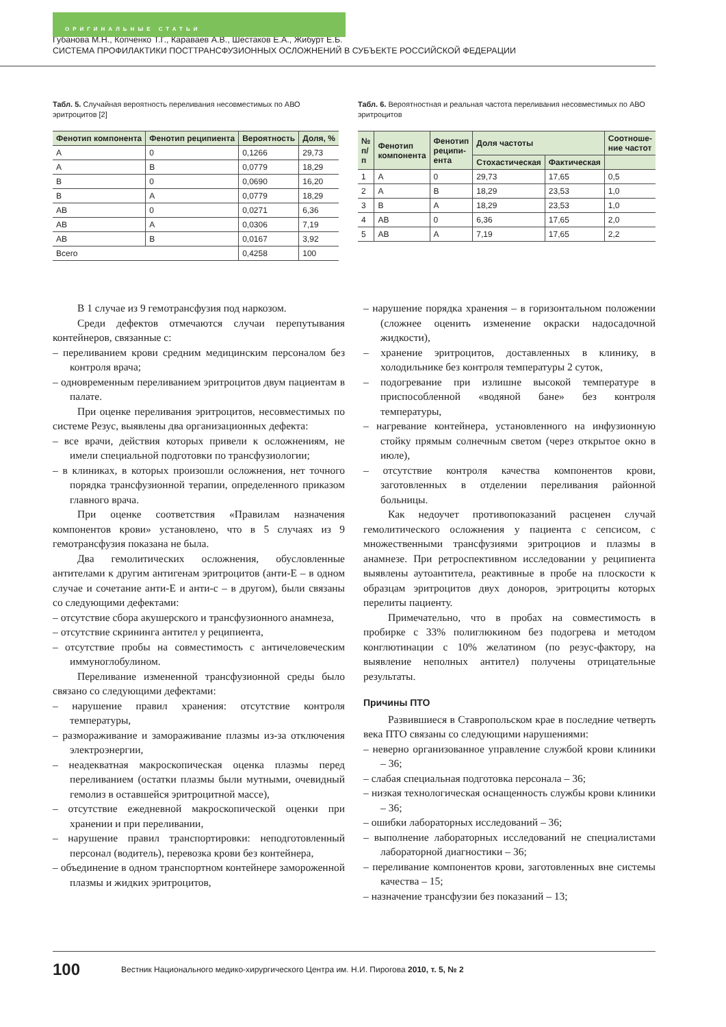ОРИГИНАЛЬНЫЕ СТАТЬИ
Губанова М.Н., Копченко Т.Г., Караваев А.В., Шестаков Е.А., Жибурт Е.Б.
СИСТЕМА ПРОФИЛАКТИКИ ПОСТТРАНСФУЗИОННЫХ ОСЛОЖНЕНИЙ В СУБЪЕКТЕ РОССИЙСКОЙ ФЕДЕРАЦИИ
Табл. 5. Случайная вероятность переливания несовместимых по АВО эритроцитов [2]
| Фенотип компонента | Фенотип реципиента | Вероятность | Доля, % |
| --- | --- | --- | --- |
| А | 0 | 0,1266 | 29,73 |
| А | В | 0,0779 | 18,29 |
| В | 0 | 0,0690 | 16,20 |
| В | А | 0,0779 | 18,29 |
| АВ | 0 | 0,0271 | 6,36 |
| АВ | А | 0,0306 | 7,19 |
| АВ | В | 0,0167 | 3,92 |
| Всего | | 0,4258 | 100 |
Табл. 6. Вероятностная и реальная частота переливания несовместимых по АВО эритроцитов
| № п/п | Фенотип компонента | Фенотип реципи-ента | Доля частоты | | Соотноше-ние частот |
| --- | --- | --- | --- | --- | --- |
| | | | Стохастическая | Фактическая | |
| 1 | А | 0 | 29,73 | 17,65 | 0,5 |
| 2 | А | В | 18,29 | 23,53 | 1,0 |
| 3 | В | А | 18,29 | 23,53 | 1,0 |
| 4 | АВ | 0 | 6,36 | 17,65 | 2,0 |
| 5 | АВ | А | 7,19 | 17,65 | 2,2 |
В 1 случае из 9 гемотрансфузия под наркозом.
Среди дефектов отмечаются случаи перепутывания контейнеров, связанные с:
– переливанием крови средним медицинским персоналом без контроля врача;
– одновременным переливанием эритроцитов двум пациентам в палате.
При оценке переливания эритроцитов, несовместимых по системе Резус, выявлены два организационных дефекта:
– все врачи, действия которых привели к осложнениям, не имели специальной подготовки по трансфузиологии;
– в клиниках, в которых произошли осложнения, нет точного порядка трансфузионной терапии, определенного приказом главного врача.
При оценке соответствия «Правилам назначения компонентов крови» установлено, что в 5 случаях из 9 гемотрансфузия показана не была.
Два гемолитических осложнения, обусловленные антителами к другим антигенам эритроцитов (анти-Е – в одном случае и сочетание анти-Е и анти-с – в другом), были связаны со следующими дефектами:
– отсутствие сбора акушерского и трансфузионного анамнеза,
– отсутствие скрининга антител у реципиента,
– отсутствие пробы на совместимость с античеловеческим иммуноглобулином.
Переливание измененной трансфузионной среды было связано со следующими дефектами:
– нарушение правил хранения: отсутствие контроля температуры,
– размораживание и замораживание плазмы из-за отключения электроэнергии,
– неадекватная макроскопическая оценка плазмы перед переливанием (остатки плазмы были мутными, очевидный гемолиз в оставшейся эритроцитной массе),
– отсутствие ежедневной макроскопической оценки при хранении и при переливании,
– нарушение правил транспортировки: неподготовленный персонал (водитель), перевозка крови без контейнера,
– объединение в одном транспортном контейнере замороженной плазмы и жидких эритроцитов,
– нарушение порядка хранения – в горизонтальном положении (сложнее оценить изменение окраски надосадочной жидкости),
– хранение эритроцитов, доставленных в клинику, в холодильнике без контроля температуры 2 суток,
– подогревание при излишне высокой температуре в приспособленной «водяной бане» без контроля температуры,
– нагревание контейнера, установленного на инфузионную стойку прямым солнечным светом (через открытое окно в июле),
– отсутствие контроля качества компонентов крови, заготовленных в отделении переливания районной больницы.
Как недоучет противопоказаний расценен случай гемолитического осложнения у пациента с сепсисом, с множественными трансфузиями эритроциов и плазмы в анамнезе. При ретроспективном исследовании у реципиента выявлены аутоантитела, реактивные в пробе на плоскости к образцам эритроцитов двух доноров, эритроциты которых перелиты пациенту.
Примечательно, что в пробах на совместимость в пробирке с 33% полиглюкином без подогрева и методом конглютинации с 10% желатином (по резус-фактору, на выявление неполных антител) получены отрицательные результаты.
Причины ПТО
Развившиеся в Ставропольском крае в последние четверть века ПТО связаны со следующими нарушениями:
– неверно организованное управление службой крови клиники – 36;
– слабая специальная подготовка персонала – 36;
– низкая технологическая оснащенность службы крови клиники – 36;
– ошибки лабораторных исследований – 36;
– выполнение лабораторных исследований не специалистами лабораторной диагностики – 36;
– переливание компонентов крови, заготовленных вне системы качества – 15;
– назначение трансфузии без показаний – 13;
100 Вестник Национального медико-хирургического Центра им. Н.И. Пирогова 2010, т. 5, № 2